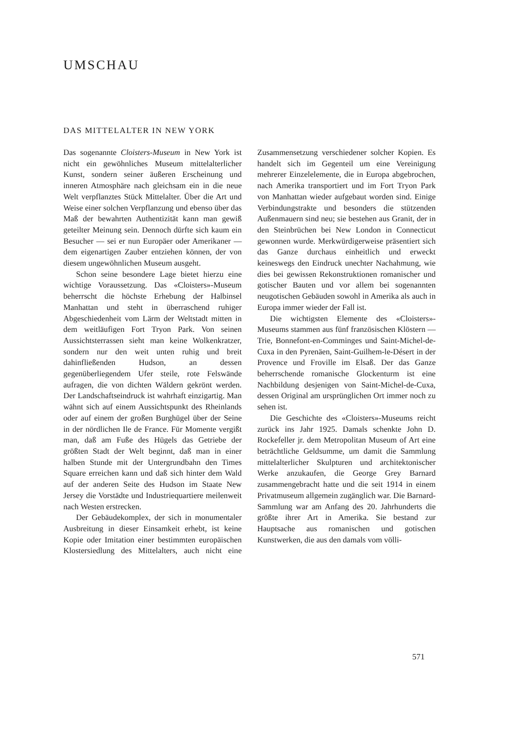UMSCHAU
DAS MITTELALTER IN NEW YORK
Das sogenannte Cloisters-Museum in New York ist nicht ein gewöhnliches Museum mittelalterlicher Kunst, sondern seiner äußeren Erscheinung und inneren Atmosphäre nach gleichsam ein in die neue Welt verpflanztes Stück Mittelalter. Über die Art und Weise einer solchen Verpflanzung und ebenso über das Maß der bewahrten Authentizität kann man gewiß geteilter Meinung sein. Dennoch dürfte sich kaum ein Besucher — sei er nun Europäer oder Amerikaner — dem eigenartigen Zauber entziehen können, der von diesem ungewöhnlichen Museum ausgeht.
Schon seine besondere Lage bietet hierzu eine wichtige Voraussetzung. Das «Cloisters»-Museum beherrscht die höchste Erhebung der Halbinsel Manhattan und steht in überraschend ruhiger Abgeschiedenheit vom Lärm der Weltstadt mitten in dem weitläufigen Fort Tryon Park. Von seinen Aussichtsterrassen sieht man keine Wolkenkratzer, sondern nur den weit unten ruhig und breit dahinfließenden Hudson, an dessen gegenüberliegendem Ufer steile, rote Felswände aufragen, die von dichten Wäldern gekrönt werden. Der Landschaftseindruck ist wahrhaft einzigartig. Man wähnt sich auf einem Aussichtspunkt des Rheinlands oder auf einem der großen Burghügel über der Seine in der nördlichen Ile de France. Für Momente vergißt man, daß am Fuße des Hügels das Getriebe der größten Stadt der Welt beginnt, daß man in einer halben Stunde mit der Untergrundbahn den Times Square erreichen kann und daß sich hinter dem Wald auf der anderen Seite des Hudson im Staate New Jersey die Vorstädte und Industriequartiere meilenweit nach Westen erstrecken.
Der Gebäudekomplex, der sich in monumentaler Ausbreitung in dieser Einsamkeit erhebt, ist keine Kopie oder Imitation einer bestimmten europäischen Klostersiedlung des Mittelalters, auch nicht eine Zusammensetzung verschiedener solcher Kopien. Es handelt sich im Gegenteil um eine Vereinigung mehrerer Einzelelemente, die in Europa abgebrochen, nach Amerika transportiert und im Fort Tryon Park von Manhattan wieder aufgebaut worden sind. Einige Verbindungstrakte und besonders die stützenden Außenmauern sind neu; sie bestehen aus Granit, der in den Steinbrüchen bei New London in Connecticut gewonnen wurde. Merkwürdigerweise präsentiert sich das Ganze durchaus einheitlich und erweckt keineswegs den Eindruck unechter Nachahmung, wie dies bei gewissen Rekonstruktionen romanischer und gotischer Bauten und vor allem bei sogenannten neugotischen Gebäuden sowohl in Amerika als auch in Europa immer wieder der Fall ist.
Die wichtigsten Elemente des «Cloisters»-Museums stammen aus fünf französischen Klöstern — Trie, Bonnefont-en-Comminges und Saint-Michel-de-Cuxa in den Pyrenäen, Saint-Guilhem-le-Désert in der Provence und Froville im Elsaß. Der das Ganze beherrschende romanische Glockenturm ist eine Nachbildung desjenigen von Saint-Michel-de-Cuxa, dessen Original am ursprünglichen Ort immer noch zu sehen ist.
Die Geschichte des «Cloisters»-Museums reicht zurück ins Jahr 1925. Damals schenkte John D. Rockefeller jr. dem Metropolitan Museum of Art eine beträchtliche Geldsumme, um damit die Sammlung mittelalterlicher Skulpturen und architektonischer Werke anzukaufen, die George Grey Barnard zusammengebracht hatte und die seit 1914 in einem Privatmuseum allgemein zugänglich war. Die Barnard-Sammlung war am Anfang des 20. Jahrhunderts die größte ihrer Art in Amerika. Sie bestand zur Hauptsache aus romanischen und gotischen Kunstwerken, die aus den damals vom völli-
571